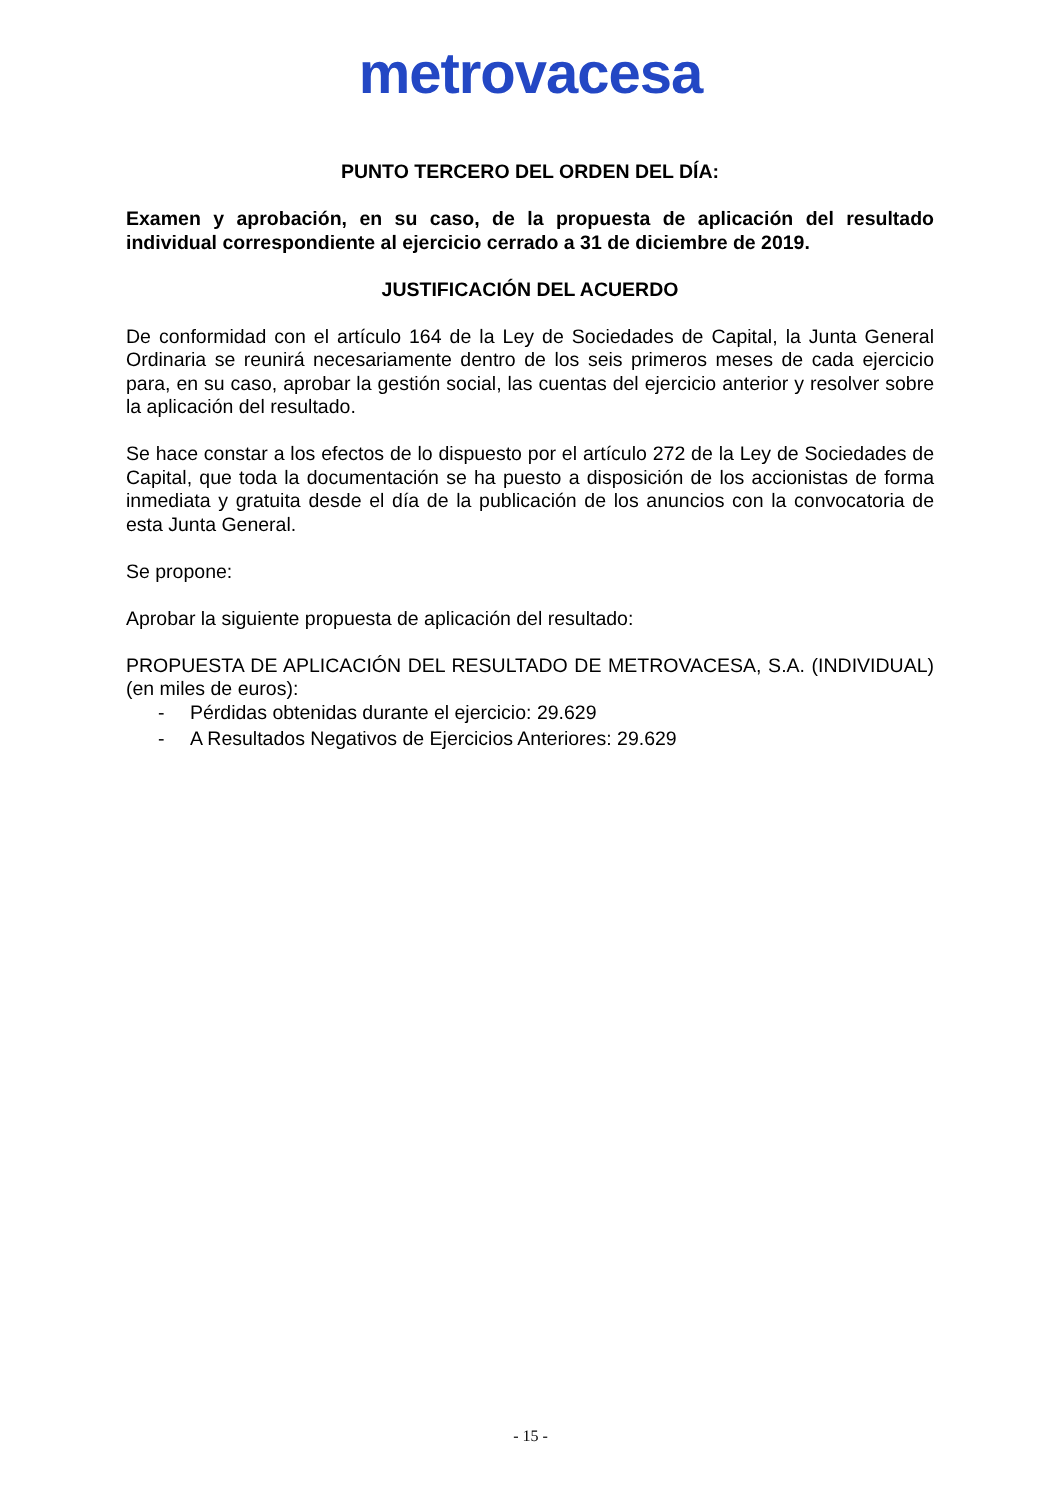metrovacesa
PUNTO TERCERO DEL ORDEN DEL DÍA:
Examen y aprobación, en su caso, de la propuesta de aplicación del resultado individual correspondiente al ejercicio cerrado a 31 de diciembre de 2019.
JUSTIFICACIÓN DEL ACUERDO
De conformidad con el artículo 164 de la Ley de Sociedades de Capital, la Junta General Ordinaria se reunirá necesariamente dentro de los seis primeros meses de cada ejercicio para, en su caso, aprobar la gestión social, las cuentas del ejercicio anterior y resolver sobre la aplicación del resultado.
Se hace constar a los efectos de lo dispuesto por el artículo 272 de la Ley de Sociedades de Capital, que toda la documentación se ha puesto a disposición de los accionistas de forma inmediata y gratuita desde el día de la publicación de los anuncios con la convocatoria de esta Junta General.
Se propone:
Aprobar la siguiente propuesta de aplicación del resultado:
PROPUESTA DE APLICACIÓN DEL RESULTADO DE METROVACESA, S.A. (INDIVIDUAL) (en miles de euros):
- Pérdidas obtenidas durante el ejercicio: 29.629
- A Resultados Negativos de Ejercicios Anteriores: 29.629
- 15 -